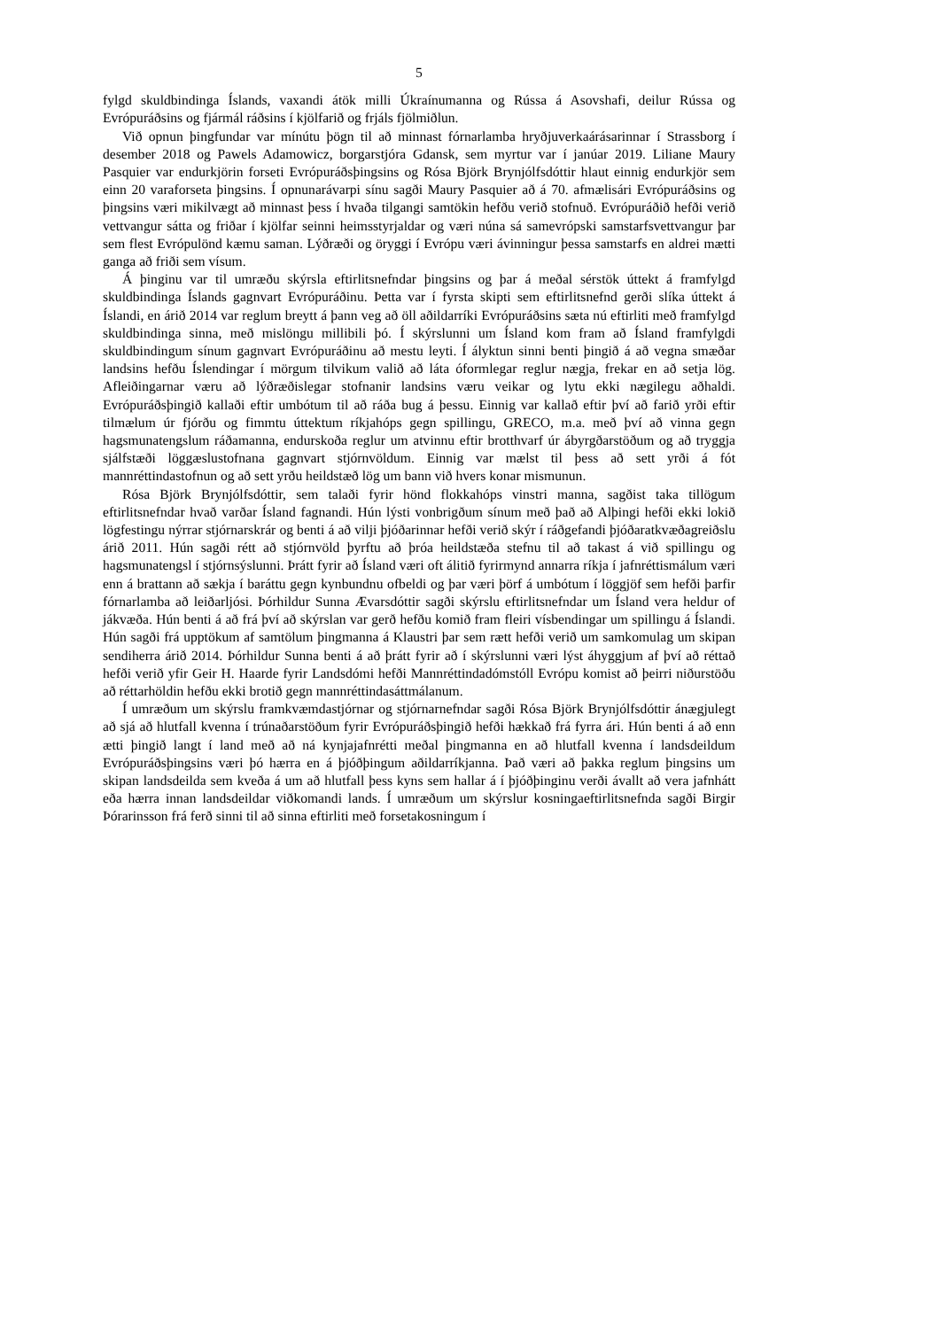5
fylgd skuldbindinga Íslands, vaxandi átök milli Úkraínumanna og Rússa á Asovshafi, deilur Rússa og Evrópuráðsins og fjármál ráðsins í kjölfarið og frjáls fjölmiðlun.
Við opnun þingfundar var mínútu þögn til að minnast fórnarlamba hryðjuverkaárásarinnar í Strassborg í desember 2018 og Pawels Adamowicz, borgarstjóra Gdansk, sem myrtur var í janúar 2019. Liliane Maury Pasquier var endurkjörin forseti Evrópuráðsþingsins og Rósa Björk Brynjólfsdóttir hlaut einnig endurkjör sem einn 20 varaforseta þingsins. Í opnunarávarpi sínu sagði Maury Pasquier að á 70. afmælisári Evrópuráðsins og þingsins væri mikilvægt að minnast þess í hvaða tilgangi samtökin hefðu verið stofnuð. Evrópuráðið hefði verið vettvangur sátta og friðar í kjölfar seinni heimsstyrjaldar og væri núna sá samevrópski samstarfsvettvangur þar sem flest Evrópulönd kæmu saman. Lýðræði og öryggi í Evrópu væri ávinningur þessa samstarfs en aldrei mætti ganga að friði sem vísum.
Á þinginu var til umræðu skýrsla eftirlitsnefndar þingsins og þar á meðal sérstök úttekt á framfylgd skuldbindinga Íslands gagnvart Evrópuráðinu. Þetta var í fyrsta skipti sem eftirlitsnefnd gerði slíka úttekt á Íslandi, en árið 2014 var reglum breytt á þann veg að öll aðildarríki Evrópuráðsins sæta nú eftirliti með framfylgd skuldbindinga sinna, með mislöngu millibili þó. Í skýrslunni um Ísland kom fram að Ísland framfylgdi skuldbindingum sínum gagnvart Evrópuráðinu að mestu leyti. Í ályktun sinni benti þingið á að vegna smæðar landsins hefðu Íslendingar í mörgum tilvikum valið að láta óformlegar reglur nægja, frekar en að setja lög. Afleiðingarnar væru að lýðræðislegar stofnanir landsins væru veikar og lytu ekki nægilegu aðhaldi. Evrópuráðsþingið kallaði eftir umbótum til að ráða bug á þessu. Einnig var kallað eftir því að farið yrði eftir tilmælum úr fjórðu og fimmtu úttektum ríkjahóps gegn spillingu, GRECO, m.a. með því að vinna gegn hagsmunatengslum ráðamanna, endurskoða reglur um atvinnu eftir brotthvarf úr ábyrgðarstöðum og að tryggja sjálfstæði löggæslustofnana gagnvart stjórnvöldum. Einnig var mælst til þess að sett yrði á fót mannréttindastofnun og að sett yrðu heildstæð lög um bann við hvers konar mismunun.
Rósa Björk Brynjólfsdóttir, sem talaði fyrir hönd flokkahóps vinstri manna, sagðist taka tillögum eftirlitsnefndar hvað varðar Ísland fagnandi. Hún lýsti vonbrigðum sínum með það að Alþingi hefði ekki lokið lögfestingu nýrrar stjórnarskrár og benti á að vilji þjóðarinnar hefði verið skýr í ráðgefandi þjóðaratkvæðagreiðslu árið 2011. Hún sagði rétt að stjórnvöld þyrftu að þróa heildstæða stefnu til að takast á við spillingu og hagsmunatengsl í stjórnsýslunni. Þrátt fyrir að Ísland væri oft álitið fyrirmynd annarra ríkja í jafnréttismálum væri enn á brattann að sækja í baráttu gegn kynbundnu ofbeldi og þar væri þörf á umbótum í löggjöf sem hefði þarfir fórnarlamba að leiðarljósi. Þórhildur Sunna Ævarsdóttir sagði skýrslu eftirlitsnefndar um Ísland vera heldur of jákvæða. Hún benti á að frá því að skýrslan var gerð hefðu komið fram fleiri vísbendingar um spillingu á Íslandi. Hún sagði frá upptökum af samtölum þingmanna á Klaustri þar sem rætt hefði verið um samkomulag um skipan sendiherra árið 2014. Þórhildur Sunna benti á að þrátt fyrir að í skýrslunni væri lýst áhyggjum af því að réttað hefði verið yfir Geir H. Haarde fyrir Landsdómi hefði Mannréttindadómstóll Evrópu komist að þeirri niðurstöðu að réttarhöldin hefðu ekki brotið gegn mannréttindasáttmálanum.
Í umræðum um skýrslu framkvæmdastjórnar og stjórnarnefndar sagði Rósa Björk Brynjólfsdóttir ánægjulegt að sjá að hlutfall kvenna í trúnaðarstöðum fyrir Evrópuráðsþingið hefði hækkað frá fyrra ári. Hún benti á að enn ætti þingið langt í land með að ná kynjajafnrétti meðal þingmanna en að hlutfall kvenna í landsdeildum Evrópuráðsþingsins væri þó hærra en á þjóðþingum aðildarríkjanna. Það væri að þakka reglum þingsins um skipan landsdeilda sem kveða á um að hlutfall þess kyns sem hallar á í þjóðþinginu verði ávallt að vera jafnhátt eða hærra innan landsdeildar viðkomandi lands. Í umræðum um skýrslur kosningaeftirlitsnefnda sagði Birgir Þórarinsson frá ferð sinni til að sinna eftirliti með forsetakosningum í